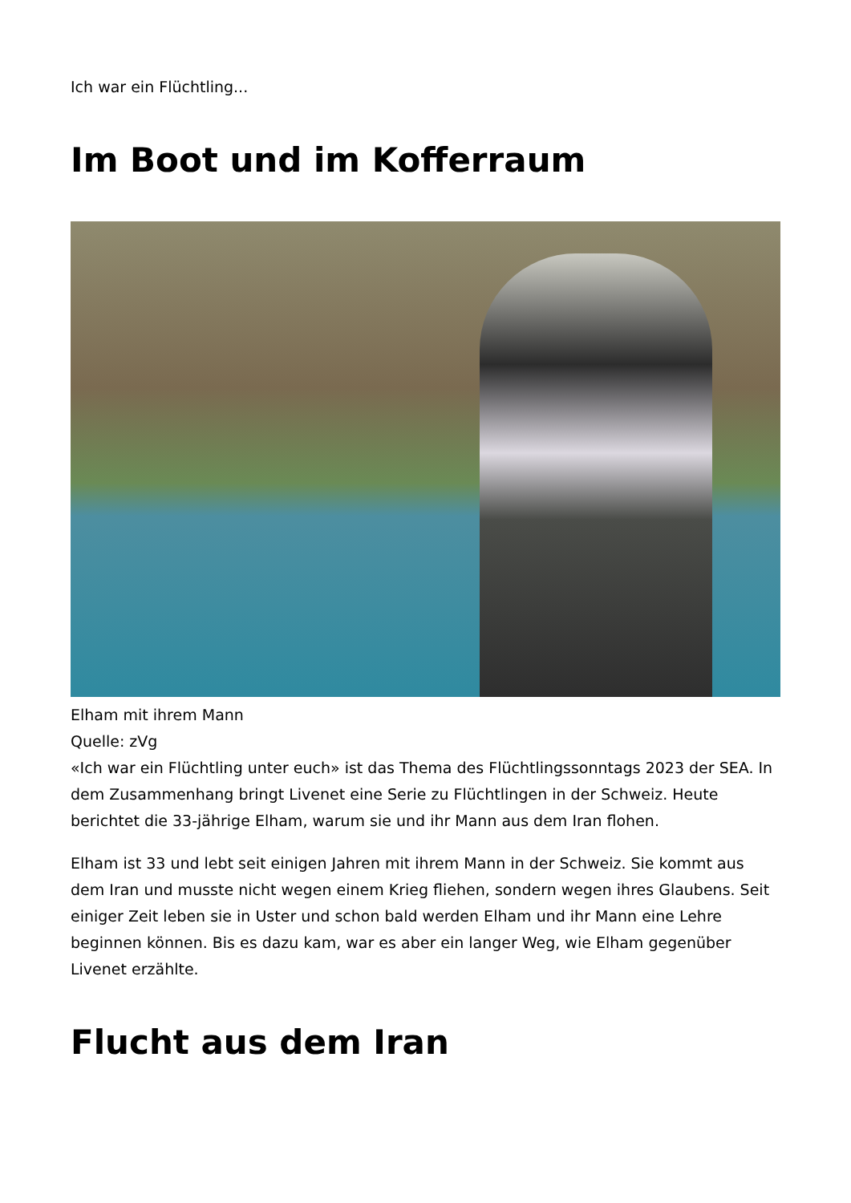Ich war ein Flüchtling...
Im Boot und im Kofferraum
Elham mit ihrem Mann
Quelle: zVg
«Ich war ein Flüchtling unter euch» ist das Thema des Flüchtlingssonntags 2023 der SEA. In dem Zusammenhang bringt Livenet eine Serie zu Flüchtlingen in der Schweiz. Heute berichtet die 33-jährige Elham, warum sie und ihr Mann aus dem Iran flohen.
Elham ist 33 und lebt seit einigen Jahren mit ihrem Mann in der Schweiz. Sie kommt aus dem Iran und musste nicht wegen einem Krieg fliehen, sondern wegen ihres Glaubens. Seit einiger Zeit leben sie in Uster und schon bald werden Elham und ihr Mann eine Lehre beginnen können. Bis es dazu kam, war es aber ein langer Weg, wie Elham gegenüber Livenet erzählte.
Flucht aus dem Iran